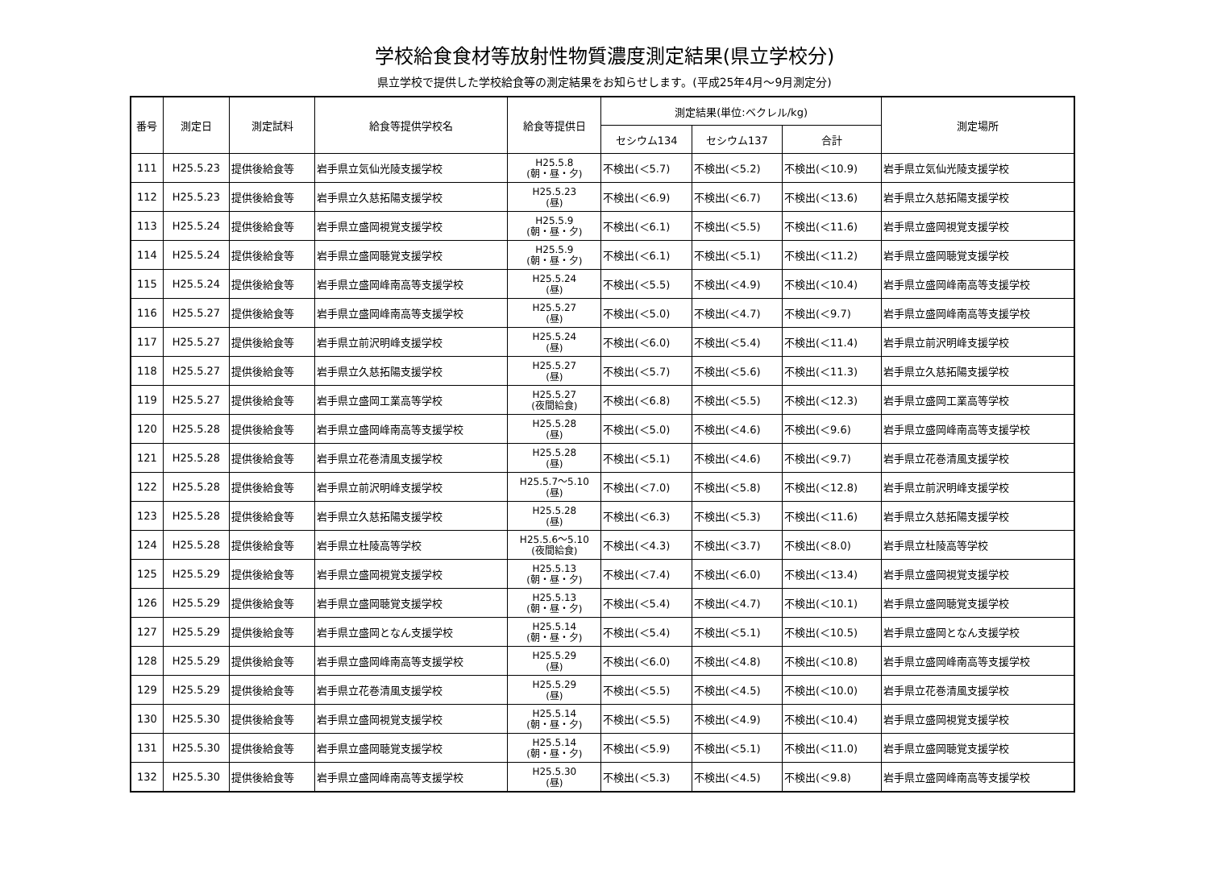学校給食食材等放射性物質濃度測定結果(県立学校分)
県立学校で提供した学校給食等の測定結果をお知らせします。(平成25年4月～9月測定分)
| 番号 | 測定日 | 測定試料 | 給食等提供学校名 | 給食等提供日 | 測定結果(単位:ベクレル/kg) | | | 測定場所 |
| --- | --- | --- | --- | --- | --- | --- | --- | --- |
| | | | | | セシウム134 | セシウム137 | 合計 | |
| 111 | H25.5.23 | 提供後給食等 | 岩手県立気仙光陵支援学校 | H25.5.8 (朝・昼・夕) | 不検出(＜5.7) | 不検出(＜5.2) | 不検出(＜10.9) | 岩手県立気仙光陵支援学校 |
| 112 | H25.5.23 | 提供後給食等 | 岩手県立久慈拓陽支援学校 | H25.5.23 (昼) | 不検出(＜6.9) | 不検出(＜6.7) | 不検出(＜13.6) | 岩手県立久慈拓陽支援学校 |
| 113 | H25.5.24 | 提供後給食等 | 岩手県立盛岡視覚支援学校 | H25.5.9 (朝・昼・夕) | 不検出(＜6.1) | 不検出(＜5.5) | 不検出(＜11.6) | 岩手県立盛岡視覚支援学校 |
| 114 | H25.5.24 | 提供後給食等 | 岩手県立盛岡聴覚支援学校 | H25.5.9 (朝・昼・夕) | 不検出(＜6.1) | 不検出(＜5.1) | 不検出(＜11.2) | 岩手県立盛岡聴覚支援学校 |
| 115 | H25.5.24 | 提供後給食等 | 岩手県立盛岡峰南高等支援学校 | H25.5.24 (昼) | 不検出(＜5.5) | 不検出(＜4.9) | 不検出(＜10.4) | 岩手県立盛岡峰南高等支援学校 |
| 116 | H25.5.27 | 提供後給食等 | 岩手県立盛岡峰南高等支援学校 | H25.5.27 (昼) | 不検出(＜5.0) | 不検出(＜4.7) | 不検出(＜9.7) | 岩手県立盛岡峰南高等支援学校 |
| 117 | H25.5.27 | 提供後給食等 | 岩手県立前沢明峰支援学校 | H25.5.24 (昼) | 不検出(＜6.0) | 不検出(＜5.4) | 不検出(＜11.4) | 岩手県立前沢明峰支援学校 |
| 118 | H25.5.27 | 提供後給食等 | 岩手県立久慈拓陽支援学校 | H25.5.27 (昼) | 不検出(＜5.7) | 不検出(＜5.6) | 不検出(＜11.3) | 岩手県立久慈拓陽支援学校 |
| 119 | H25.5.27 | 提供後給食等 | 岩手県立盛岡工業高等学校 | H25.5.27 (夜間給食) | 不検出(＜6.8) | 不検出(＜5.5) | 不検出(＜12.3) | 岩手県立盛岡工業高等学校 |
| 120 | H25.5.28 | 提供後給食等 | 岩手県立盛岡峰南高等支援学校 | H25.5.28 (昼) | 不検出(＜5.0) | 不検出(＜4.6) | 不検出(＜9.6) | 岩手県立盛岡峰南高等支援学校 |
| 121 | H25.5.28 | 提供後給食等 | 岩手県立花巻清風支援学校 | H25.5.28 (昼) | 不検出(＜5.1) | 不検出(＜4.6) | 不検出(＜9.7) | 岩手県立花巻清風支援学校 |
| 122 | H25.5.28 | 提供後給食等 | 岩手県立前沢明峰支援学校 | H25.5.7～5.10 (昼) | 不検出(＜7.0) | 不検出(＜5.8) | 不検出(＜12.8) | 岩手県立前沢明峰支援学校 |
| 123 | H25.5.28 | 提供後給食等 | 岩手県立久慈拓陽支援学校 | H25.5.28 (昼) | 不検出(＜6.3) | 不検出(＜5.3) | 不検出(＜11.6) | 岩手県立久慈拓陽支援学校 |
| 124 | H25.5.28 | 提供後給食等 | 岩手県立杜陵高等学校 | H25.5.6～5.10 (夜間給食) | 不検出(＜4.3) | 不検出(＜3.7) | 不検出(＜8.0) | 岩手県立杜陵高等学校 |
| 125 | H25.5.29 | 提供後給食等 | 岩手県立盛岡視覚支援学校 | H25.5.13 (朝・昼・夕) | 不検出(＜7.4) | 不検出(＜6.0) | 不検出(＜13.4) | 岩手県立盛岡視覚支援学校 |
| 126 | H25.5.29 | 提供後給食等 | 岩手県立盛岡聴覚支援学校 | H25.5.13 (朝・昼・夕) | 不検出(＜5.4) | 不検出(＜4.7) | 不検出(＜10.1) | 岩手県立盛岡聴覚支援学校 |
| 127 | H25.5.29 | 提供後給食等 | 岩手県立盛岡となん支援学校 | H25.5.14 (朝・昼・夕) | 不検出(＜5.4) | 不検出(＜5.1) | 不検出(＜10.5) | 岩手県立盛岡となん支援学校 |
| 128 | H25.5.29 | 提供後給食等 | 岩手県立盛岡峰南高等支援学校 | H25.5.29 (昼) | 不検出(＜6.0) | 不検出(＜4.8) | 不検出(＜10.8) | 岩手県立盛岡峰南高等支援学校 |
| 129 | H25.5.29 | 提供後給食等 | 岩手県立花巻清風支援学校 | H25.5.29 (昼) | 不検出(＜5.5) | 不検出(＜4.5) | 不検出(＜10.0) | 岩手県立花巻清風支援学校 |
| 130 | H25.5.30 | 提供後給食等 | 岩手県立盛岡視覚支援学校 | H25.5.14 (朝・昼・夕) | 不検出(＜5.5) | 不検出(＜4.9) | 不検出(＜10.4) | 岩手県立盛岡視覚支援学校 |
| 131 | H25.5.30 | 提供後給食等 | 岩手県立盛岡聴覚支援学校 | H25.5.14 (朝・昼・夕) | 不検出(＜5.9) | 不検出(＜5.1) | 不検出(＜11.0) | 岩手県立盛岡聴覚支援学校 |
| 132 | H25.5.30 | 提供後給食等 | 岩手県立盛岡峰南高等支援学校 | H25.5.30 (昼) | 不検出(＜5.3) | 不検出(＜4.5) | 不検出(＜9.8) | 岩手県立盛岡峰南高等支援学校 |